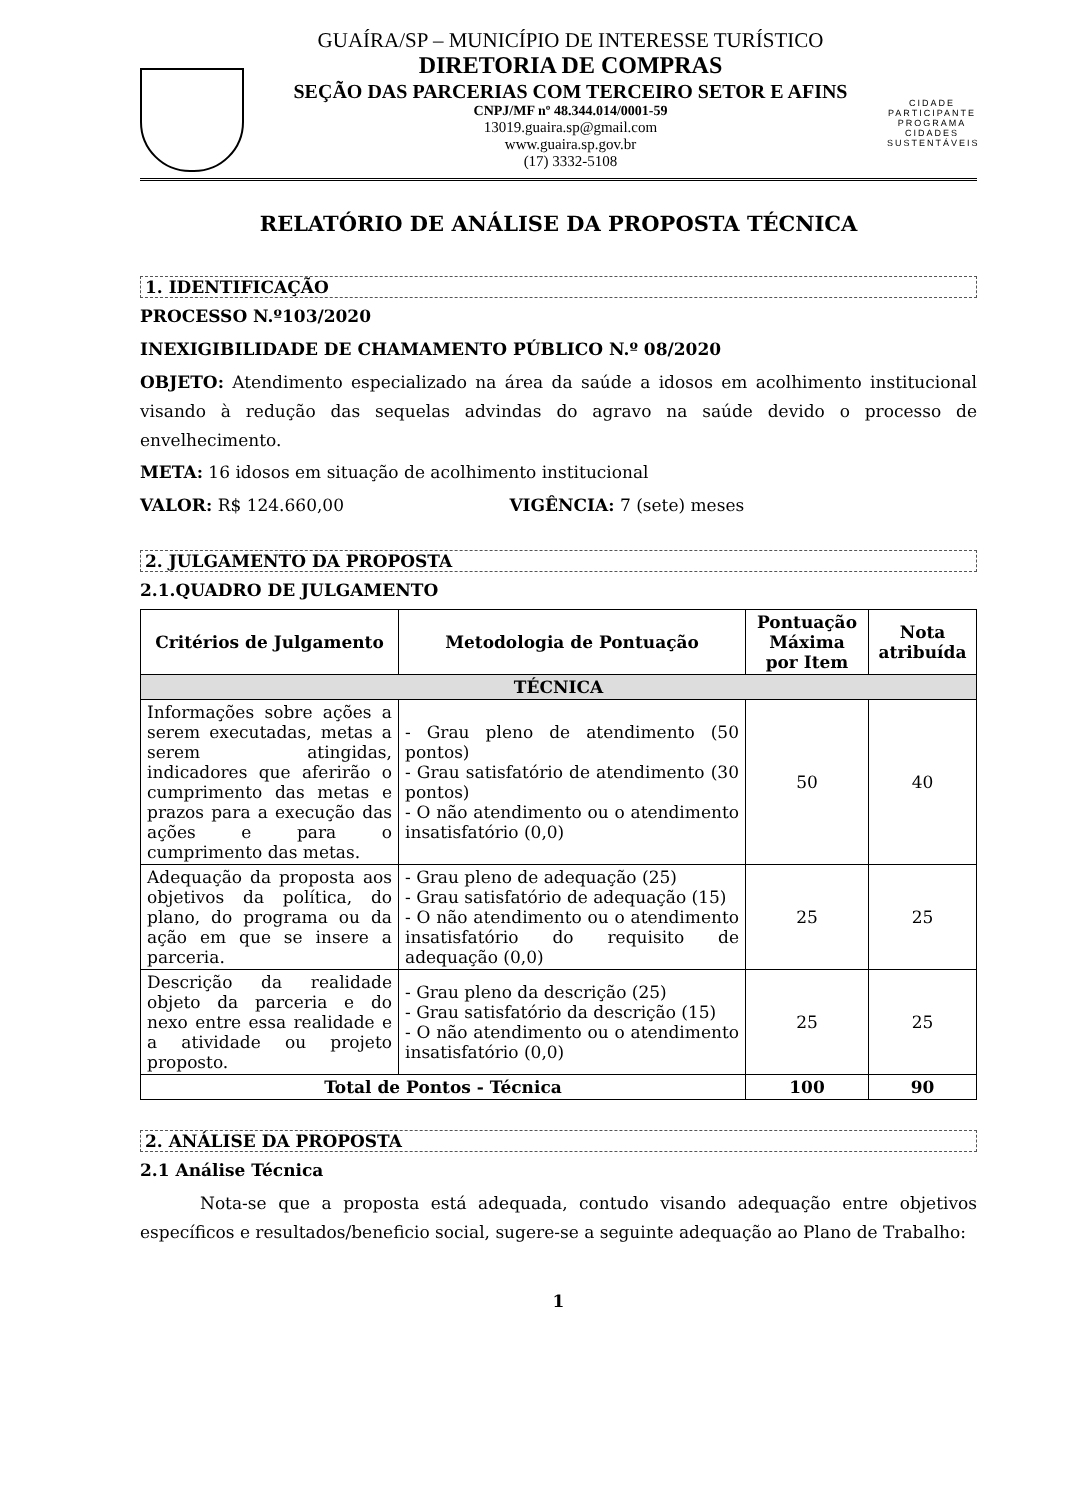GUAÍRA/SP – MUNICÍPIO DE INTERESSE TURÍSTICO
DIRETORIA DE COMPRAS
SEÇÃO DAS PARCERIAS COM TERCEIRO SETOR E AFINS
CNPJ/MF nº 48.344.014/0001-59
13019.guaira.sp@gmail.com
www.guaira.sp.gov.br
(17) 3332-5108
CIDADE PARTICIPANTE
PROGRAMA
CIDADES
SUSTENTÁVEIS
RELATÓRIO DE ANÁLISE DA PROPOSTA TÉCNICA
1. IDENTIFICAÇÃO
PROCESSO N.º103/2020
INEXIGIBILIDADE DE CHAMAMENTO PÚBLICO N.º 08/2020
OBJETO: Atendimento especializado na área da saúde a idosos em acolhimento institucional visando à redução das sequelas advindas do agravo na saúde devido o processo de envelhecimento.
META: 16 idosos em situação de acolhimento institucional
VALOR: R$ 124.660,00 VIGÊNCIA: 7 (sete) meses
2. JULGAMENTO DA PROPOSTA
2.1.QUADRO DE JULGAMENTO
| Critérios de Julgamento | Metodologia de Pontuação | Pontuação Máxima por Item | Nota atribuída |
| --- | --- | --- | --- |
| TÉCNICA | | | |
| Informações sobre ações a serem executadas, metas a serem atingidas, indicadores que aferirão o cumprimento das metas e prazos para a execução das ações e para o cumprimento das metas. | - Grau pleno de atendimento (50 pontos) - Grau satisfatório de atendimento (30 pontos) - O não atendimento ou o atendimento insatisfatório (0,0) | 50 | 40 |
| Adequação da proposta aos objetivos da política, do plano, do programa ou da ação em que se insere a parceria. | - Grau pleno de adequação (25) - Grau satisfatório de adequação (15) - O não atendimento ou o atendimento insatisfatório do requisito de adequação (0,0) | 25 | 25 |
| Descrição da realidade objeto da parceria e do nexo entre essa realidade e a atividade ou projeto proposto. | - Grau pleno da descrição (25) - Grau satisfatório da descrição (15) - O não atendimento ou o atendimento insatisfatório (0,0) | 25 | 25 |
| Total de Pontos - Técnica | | 100 | 90 |
2. ANÁLISE DA PROPOSTA
2.1 Análise Técnica
Nota-se que a proposta está adequada, contudo visando adequação entre objetivos específicos e resultados/beneficio social, sugere-se a seguinte adequação ao Plano de Trabalho:
1